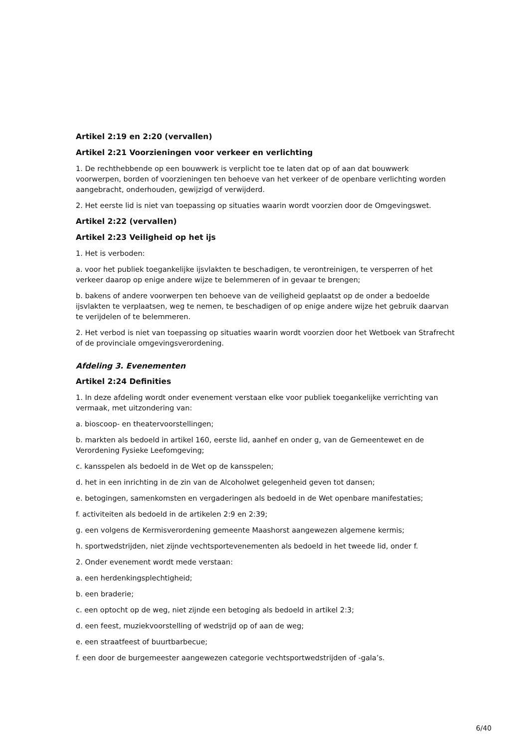Artikel 2:19 en 2:20 (vervallen)
Artikel 2:21 Voorzieningen voor verkeer en verlichting
1. De rechthebbende op een bouwwerk is verplicht toe te laten dat op of aan dat bouwwerk voorwerpen, borden of voorzieningen ten behoeve van het verkeer of de openbare verlichting worden aangebracht, onderhouden, gewijzigd of verwijderd.
2. Het eerste lid is niet van toepassing op situaties waarin wordt voorzien door de Omgevingswet.
Artikel 2:22 (vervallen)
Artikel 2:23 Veiligheid op het ijs
1. Het is verboden:
a. voor het publiek toegankelijke ijsvlakten te beschadigen, te verontreinigen, te versperren of het verkeer daarop op enige andere wijze te belemmeren of in gevaar te brengen;
b. bakens of andere voorwerpen ten behoeve van de veiligheid geplaatst op de onder a bedoelde ijsvlakten te verplaatsen, weg te nemen, te beschadigen of op enige andere wijze het gebruik daarvan te verijdelen of te belemmeren.
2. Het verbod is niet van toepassing op situaties waarin wordt voorzien door het Wetboek van Strafrecht of de provinciale omgevingsverordening.
Afdeling 3. Evenementen
Artikel 2:24 Definities
1. In deze afdeling wordt onder evenement verstaan elke voor publiek toegankelijke verrichting van vermaak, met uitzondering van:
a. bioscoop- en theatervoorstellingen;
b. markten als bedoeld in artikel 160, eerste lid, aanhef en onder g, van de Gemeentewet en de Verordening Fysieke Leefomgeving;
c. kansspelen als bedoeld in de Wet op de kansspelen;
d. het in een inrichting in de zin van de Alcoholwet gelegenheid geven tot dansen;
e. betogingen, samenkomsten en vergaderingen als bedoeld in de Wet openbare manifestaties;
f. activiteiten als bedoeld in de artikelen 2:9 en 2:39;
g. een volgens de Kermisverordening gemeente Maashorst aangewezen algemene kermis;
h. sportwedstrijden, niet zijnde vechtsportevenementen als bedoeld in het tweede lid, onder f.
2. Onder evenement wordt mede verstaan:
a. een herdenkingsplechtigheid;
b. een braderie;
c. een optocht op de weg, niet zijnde een betoging als bedoeld in artikel 2:3;
d. een feest, muziekvoorstelling of wedstrijd op of aan de weg;
e. een straatfeest of buurtbarbecue;
f. een door de burgemeester aangewezen categorie vechtsportwedstrijden of -gala’s.
6/40